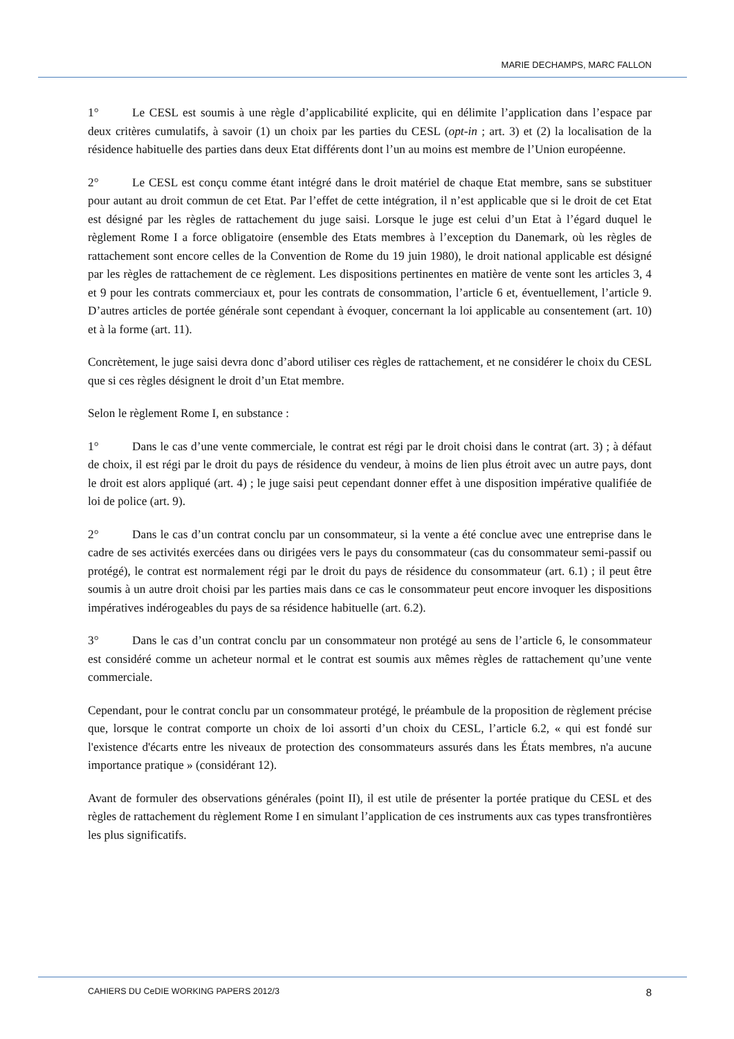MARIE DECHAMPS, MARC FALLON
1° Le CESL est soumis à une règle d’applicabilité explicite, qui en délimite l’application dans l’espace par deux critères cumulatifs, à savoir (1) un choix par les parties du CESL (opt-in ; art. 3) et (2) la localisation de la résidence habituelle des parties dans deux Etat différents dont l’un au moins est membre de l’Union européenne.
2° Le CESL est conçu comme étant intégré dans le droit matériel de chaque Etat membre, sans se substituer pour autant au droit commun de cet Etat. Par l’effet de cette intégration, il n’est applicable que si le droit de cet Etat est désigné par les règles de rattachement du juge saisi. Lorsque le juge est celui d’un Etat à l’égard duquel le règlement Rome I a force obligatoire (ensemble des Etats membres à l’exception du Danemark, où les règles de rattachement sont encore celles de la Convention de Rome du 19 juin 1980), le droit national applicable est désigné par les règles de rattachement de ce règlement. Les dispositions pertinentes en matière de vente sont les articles 3, 4 et 9 pour les contrats commerciaux et, pour les contrats de consommation, l’article 6 et, éventuellement, l’article 9. D’autres articles de portée générale sont cependant à évoquer, concernant la loi applicable au consentement (art. 10) et à la forme (art. 11).
Concrètement, le juge saisi devra donc d’abord utiliser ces règles de rattachement, et ne considérer le choix du CESL que si ces règles désignent le droit d’un Etat membre.
Selon le règlement Rome I, en substance :
1° Dans le cas d’une vente commerciale, le contrat est régi par le droit choisi dans le contrat (art. 3) ; à défaut de choix, il est régi par le droit du pays de résidence du vendeur, à moins de lien plus étroit avec un autre pays, dont le droit est alors appliqué (art. 4) ; le juge saisi peut cependant donner effet à une disposition impérative qualifiée de loi de police (art. 9).
2° Dans le cas d’un contrat conclu par un consommateur, si la vente a été conclue avec une entreprise dans le cadre de ses activités exercées dans ou dirigées vers le pays du consommateur (cas du consommateur semi-passif ou protégé), le contrat est normalement régi par le droit du pays de résidence du consommateur (art. 6.1) ; il peut être soumis à un autre droit choisi par les parties mais dans ce cas le consommateur peut encore invoquer les dispositions impératives indérogeables du pays de sa résidence habituelle (art. 6.2).
3° Dans le cas d’un contrat conclu par un consommateur non protégé au sens de l’article 6, le consommateur est considéré comme un acheteur normal et le contrat est soumis aux mêmes règles de rattachement qu’une vente commerciale.
Cependant, pour le contrat conclu par un consommateur protégé, le préambule de la proposition de règlement précise que, lorsque le contrat comporte un choix de loi assorti d’un choix du CESL, l’article 6.2, « qui est fondé sur l'existence d'écarts entre les niveaux de protection des consommateurs assurés dans les États membres, n'a aucune importance pratique » (considérant 12).
Avant de formuler des observations générales (point II), il est utile de présenter la portée pratique du CESL et des règles de rattachement du règlement Rome I en simulant l’application de ces instruments aux cas types transfrontières les plus significatifs.
CAHIERS DU CeDIE WORKING PAPERS 2012/3 8